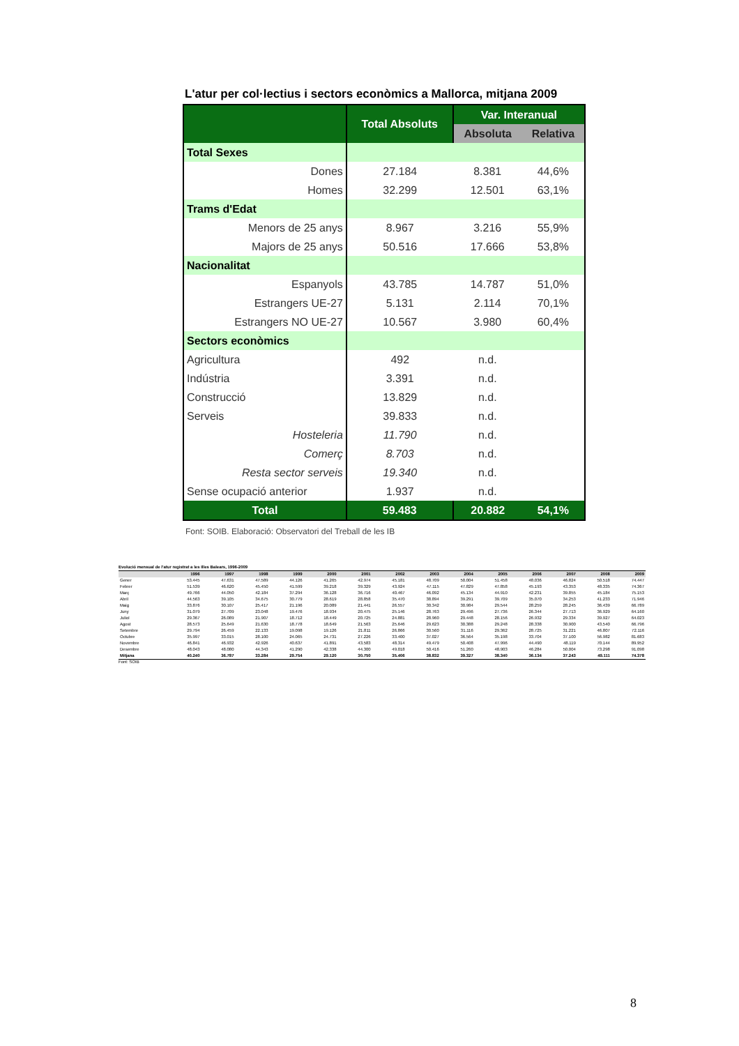L'atur per col·lectius i sectors econòmics a Mallorca, mitjana 2009
| | Total Absoluts | Var. Interanual | |
| --- | --- | --- | --- |
| | | Absoluta | Relativa |
| Total Sexes | | | |
| Dones | 27.184 | 8.381 | 44,6% |
| Homes | 32.299 | 12.501 | 63,1% |
| Trams d'Edat | | | |
| Menors de 25 anys | 8.967 | 3.216 | 55,9% |
| Majors de 25 anys | 50.516 | 17.666 | 53,8% |
| Nacionalitat | | | |
| Espanyols | 43.785 | 14.787 | 51,0% |
| Estrangers UE-27 | 5.131 | 2.114 | 70,1% |
| Estrangers NO UE-27 | 10.567 | 3.980 | 60,4% |
| Sectors econòmics | | | |
| Agricultura | 492 | n.d. | |
| Indústria | 3.391 | n.d. | |
| Construcció | 13.829 | n.d. | |
| Serveis | 39.833 | n.d. | |
| Hosteleria | 11.790 | n.d. | |
| Comerç | 8.703 | n.d. | |
| Resta sector serveis | 19.340 | n.d. | |
| Sense ocupació anterior | 1.937 | n.d. | |
| Total | 59.483 | 20.882 | 54,1% |
Font: SOIB. Elaboració: Observatori del Treball de les IB
Evolució mensual de l'atur registrat a les Illes Balears, 1996-2009
| | 1996 | 1997 | 1998 | 1999 | 2000 | 2001 | 2002 | 2003 | 2004 | 2005 | 2006 | 2007 | 2008 | 2009 |
| --- | --- | --- | --- | --- | --- | --- | --- | --- | --- | --- | --- | --- | --- | --- |
| Gener | 53.445 | 47.631 | 47.589 | 44.126 | 41.265 | 42.974 | 45.181 | 48.709 | 50.004 | 51.458 | 48.036 | 46.824 | 50.518 | 74.447 |
| Febrer | 51.539 | 46.620 | 45.450 | 41.599 | 39.218 | 39.329 | 43.924 | 47.115 | 47.829 | 47.858 | 45.193 | 43.353 | 48.335 | 74.367 |
| Març | 49.766 | 44.050 | 42.184 | 37.294 | 36.128 | 36.716 | 40.467 | 46.092 | 45.134 | 44.910 | 42.231 | 39.855 | 45.184 | 75.153 |
| Abril | 44.563 | 39.105 | 34.675 | 30.779 | 28.619 | 28.858 | 35.470 | 38.894 | 39.291 | 39.709 | 35.070 | 34.253 | 41.233 | 71.946 |
| Maig | 33.876 | 30.107 | 25.417 | 21.196 | 20.089 | 21.441 | 26.557 | 30.342 | 30.984 | 29.544 | 28.259 | 28.245 | 36.439 | 66.789 |
| Juny | 31.079 | 27.709 | 23.048 | 19.476 | 18.934 | 20.475 | 25.146 | 28.763 | 29.496 | 27.736 | 26.344 | 27.713 | 36.929 | 64.160 |
| Juliol | 29.367 | 26.089 | 21.907 | 18.712 | 18.449 | 20.725 | 24.881 | 28.960 | 29.448 | 28.156 | 26.932 | 29.334 | 39.927 | 64.023 |
| Agost | 28.573 | 25.649 | 21.630 | 18.778 | 18.649 | 21.563 | 25.646 | 29.623 | 30.388 | 29.248 | 28.338 | 30.900 | 43.540 | 66.796 |
| Setembre | 29.794 | 26.459 | 22.133 | 19.098 | 19.126 | 21.811 | 26.866 | 30.560 | 31.116 | 29.362 | 28.725 | 31.221 | 46.807 | 72.116 |
| Octubre | 35.997 | 33.015 | 28.100 | 24.065 | 24.731 | 27.226 | 33.400 | 37.027 | 36.564 | 35.198 | 33.704 | 37.100 | 56.982 | 81.683 |
| Novembre | 46.841 | 46.932 | 42.926 | 40.637 | 41.891 | 43.583 | 48.314 | 49.479 | 50.408 | 47.996 | 44.490 | 48.119 | 70.144 | 89.952 |
| Desembre | 48.043 | 48.080 | 44.343 | 41.290 | 42.338 | 44.300 | 49.018 | 50.416 | 51.260 | 48.903 | 46.284 | 50.004 | 73.298 | 91.098 |
| Mitjana | 40.240 | 36.787 | 33.284 | 29.754 | 29.120 | 30.750 | 35.406 | 38.832 | 39.327 | 38.340 | 36.134 | 37.243 | 49.111 | 74.378 |
Font: SOIB
8